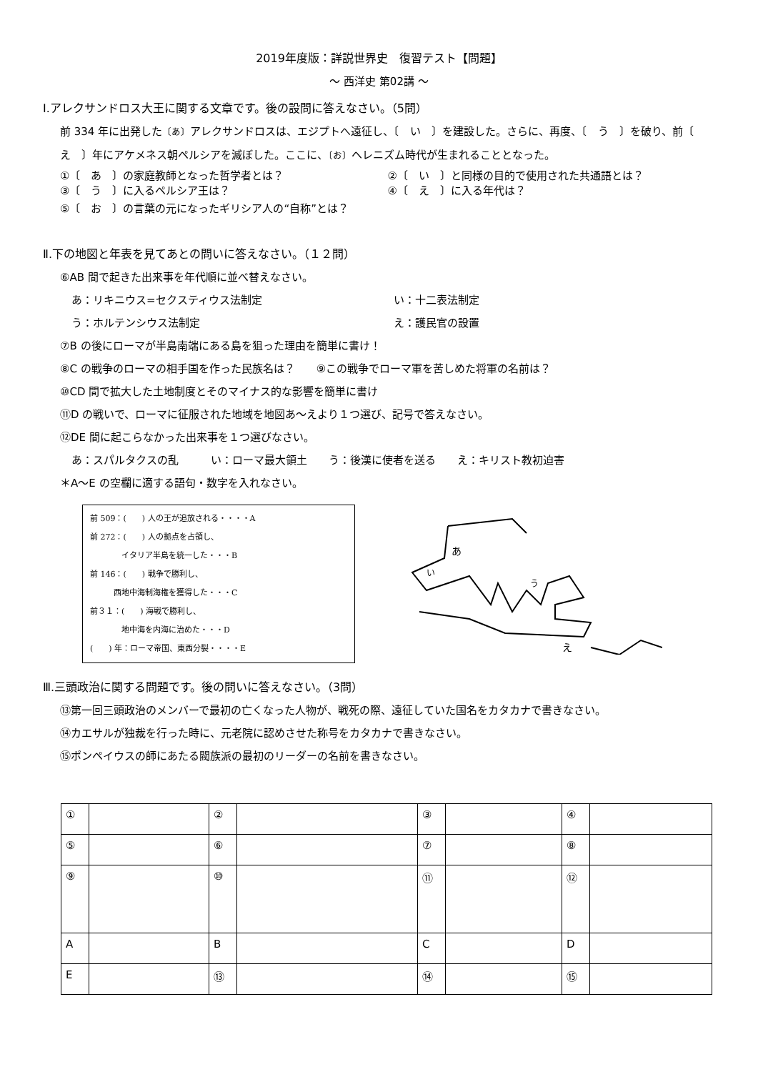2019年度版：詳説世界史　復習テスト【問題】
～ 西洋史 第02講 ～
Ⅰ.アレクサンドロス大王に関する文章です。後の設問に答えなさい。（5問）
前 334 年に出発した〔あ〕アレクサンドロスは、エジプトへ遠征し、〔　い　〕を建設した。さらに、再度、〔　う　〕を破り、前〔　え　〕年にアケメネス朝ペルシアを滅ぼした。ここに、〔お〕ヘレニズム時代が生まれることとなった。
①〔　あ　〕の家庭教師となった哲学者とは？ ②〔　い　〕と同様の目的で使用された共通語とは？
③〔　う　〕に入るペルシア王は？ ④〔　え　〕に入る年代は？
⑤〔　お　〕の言葉の元になったギリシア人の“自称”とは？
Ⅱ.下の地図と年表を見てあとの問いに答えなさい。（１２問）
⑥AB 間で起きた出来事を年代順に並べ替えなさい。
あ：リキニウス=セクスティウス法制定 い：十二表法制定
う：ホルテンシウス法制定 え：護民官の設置
⑦B の後にローマが半島南端にある島を狙った理由を簡単に書け！
⑧C の戦争のローマの相手国を作った民族名は？　　⑨この戦争でローマ軍を苦しめた将軍の名前は？
⑩CD 間で拡大した土地制度とそのマイナス的な影響を簡単に書け
⑪D の戦いで、ローマに征服された地域を地図あ～えより１つ選び、記号で答えなさい。
⑫DE 間に起こらなかった出来事を１つ選びなさい。
あ：スパルタクスの乱　　　い：ローマ最大領土　　う：後漢に使者を送る　　え：キリスト教初迫害
＊A～E の空欄に適する語句・数字を入れなさい。
前 509：(　　) 人の王が追放される・・・・A
前 272：(　　) 人の拠点を占領し、
　　　　イタリア半島を統一した・・・B
前 146：(　　) 戦争で勝利し、
　　　西地中海制海権を獲得した・・・C
前３１：(　　) 海戦で勝利し、
　　　　地中海を内海に治めた・・・D
(　　) 年：ローマ帝国、東西分裂・・・・E
あ
い
う
え
Ⅲ.三頭政治に関する問題です。後の問いに答えなさい。（3問）
⑬第一回三頭政治のメンバーで最初の亡くなった人物が、戦死の際、遠征していた国名をカタカナで書きなさい。
⑭カエサルが独裁を行った時に、元老院に認めさせた称号をカタカナで書きなさい。
⑮ポンペイウスの師にあたる閥族派の最初のリーダーの名前を書きなさい。
| ① | | ② | | ③ | | ④ | |
| ⑤ | | ⑥ | | ⑦ | | ⑧ | |
| ⑨ | | ⑩ | | ⑪ | | ⑫ | |
| A | | B | | C | | D | |
| E | | ⑬ | | ⑭ | | ⑮ | |